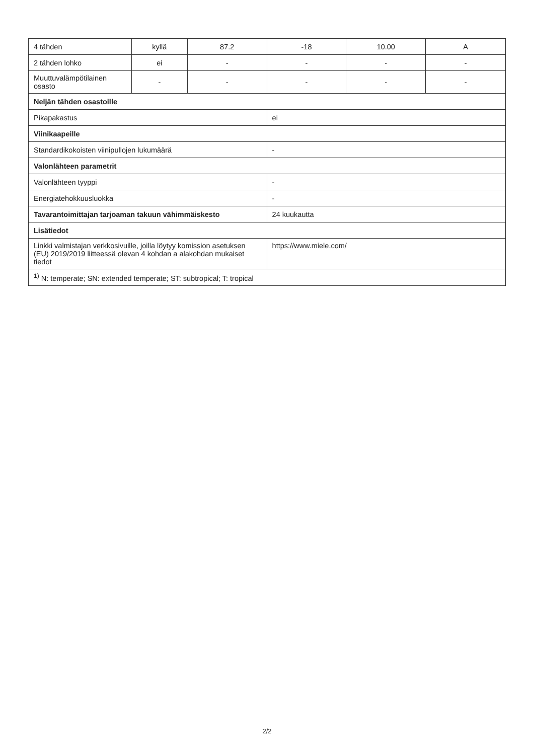| 4 tähden | kyllä | 87.2 | -18 | 10.00 | A |
| 2 tähden lohko | ei | - | - | - | - |
| Muuttuvalämpötilainen osasto | - | - | - | - | - |
| Neljän tähden osastoille | | | | | |
| Pikapakastus | | | ei | | |
| Viinikaapeille | | | | | |
| Standardikokoisten viinipullojen lukumäärä | | | - | | |
| Valonlähteen parametrit | | | | | |
| Valonlähteen tyyppi | | | - | | |
| Energiatehokkuusluokka | | | - | | |
| Tavarantoimittajan tarjoaman takuun vähimmäiskesto | | | 24 kuukautta | | |
| Lisätiedot | | | | | |
| Linkki valmistajan verkkosivuille, joilla löytyy komission asetuksen (EU) 2019/2019 liitteessä olevan 4 kohdan a alakohdan mukaiset tiedot | | | https://www.miele.com/ | | |
| <sup>1)</sup> N: temperate; SN: extended temperate; ST: subtropical; T: tropical | | | | | |
2/2